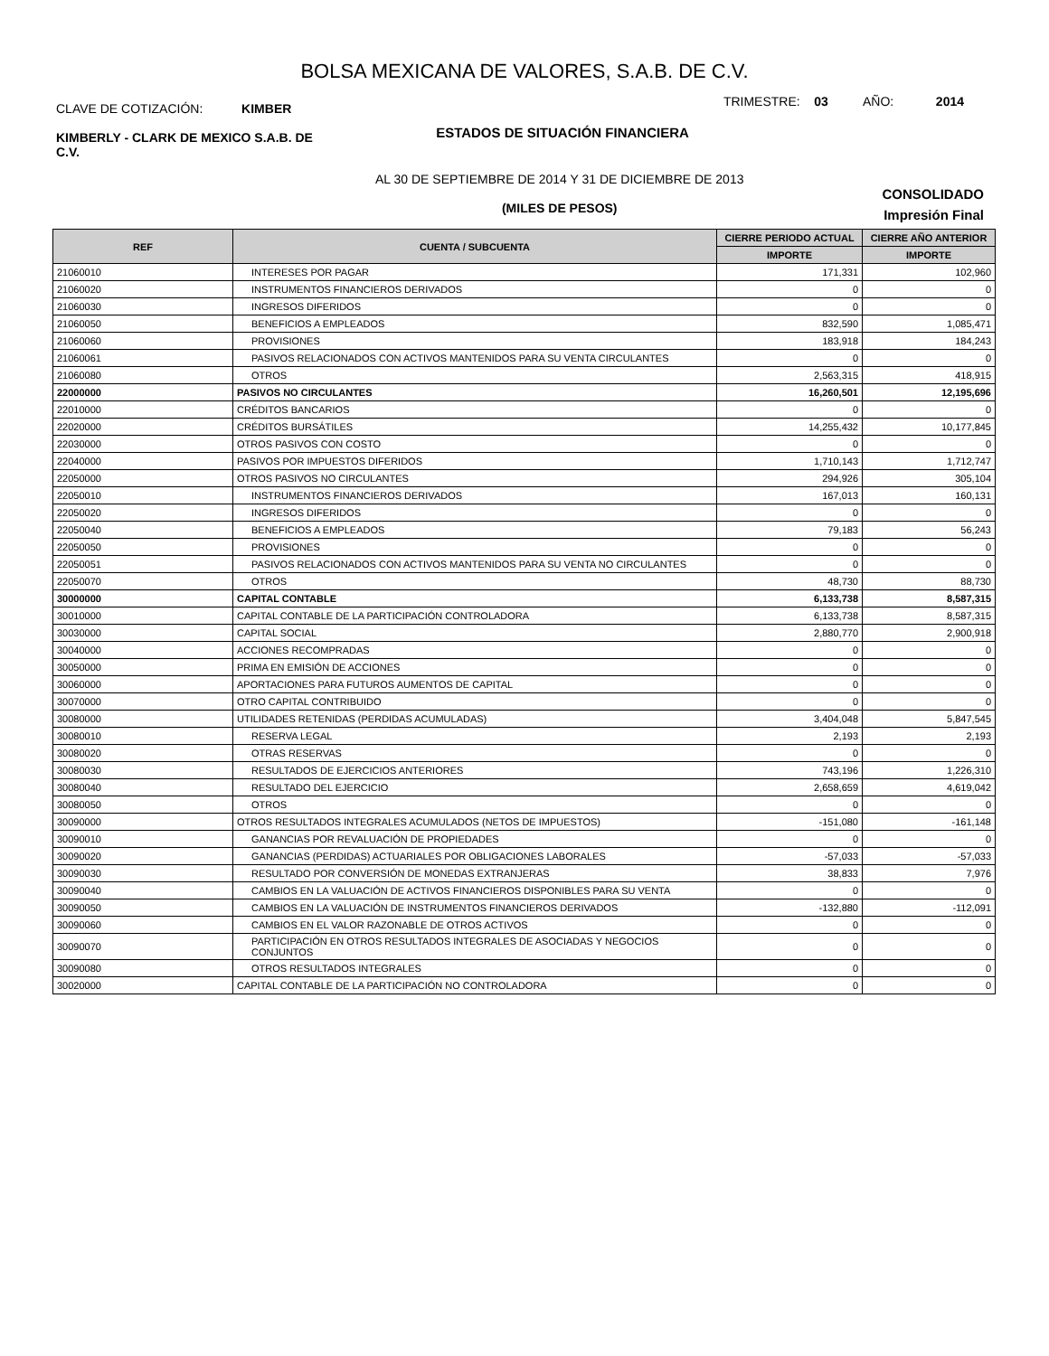BOLSA MEXICANA DE VALORES, S.A.B. DE C.V.
CLAVE DE COTIZACIÓN: KIMBER
TRIMESTRE: 03 AÑO: 2014
KIMBERLY - CLARK DE MEXICO S.A.B. DE C.V.
ESTADOS DE SITUACIÓN FINANCIERA
AL 30 DE SEPTIEMBRE DE 2014 Y 31 DE DICIEMBRE DE 2013
(MILES DE PESOS)
CONSOLIDADO
Impresión Final
| REF | CUENTA / SUBCUENTA | CIERRE PERIODO ACTUAL | CIERRE AÑO ANTERIOR |
| --- | --- | --- | --- |
| | | IMPORTE | IMPORTE |
| 21060010 | INTERESES POR PAGAR | 171,331 | 102,960 |
| 21060020 | INSTRUMENTOS FINANCIEROS DERIVADOS | 0 | 0 |
| 21060030 | INGRESOS DIFERIDOS | 0 | 0 |
| 21060050 | BENEFICIOS A EMPLEADOS | 832,590 | 1,085,471 |
| 21060060 | PROVISIONES | 183,918 | 184,243 |
| 21060061 | PASIVOS RELACIONADOS CON ACTIVOS MANTENIDOS PARA SU VENTA CIRCULANTES | 0 | 0 |
| 21060080 | OTROS | 2,563,315 | 418,915 |
| 22000000 | PASIVOS NO CIRCULANTES | 16,260,501 | 12,195,696 |
| 22010000 | CRÉDITOS BANCARIOS | 0 | 0 |
| 22020000 | CRÉDITOS BURSÁTILES | 14,255,432 | 10,177,845 |
| 22030000 | OTROS PASIVOS CON COSTO | 0 | 0 |
| 22040000 | PASIVOS POR IMPUESTOS DIFERIDOS | 1,710,143 | 1,712,747 |
| 22050000 | OTROS PASIVOS NO CIRCULANTES | 294,926 | 305,104 |
| 22050010 | INSTRUMENTOS FINANCIEROS DERIVADOS | 167,013 | 160,131 |
| 22050020 | INGRESOS DIFERIDOS | 0 | 0 |
| 22050040 | BENEFICIOS A EMPLEADOS | 79,183 | 56,243 |
| 22050050 | PROVISIONES | 0 | 0 |
| 22050051 | PASIVOS RELACIONADOS CON ACTIVOS MANTENIDOS PARA SU VENTA NO CIRCULANTES | 0 | 0 |
| 22050070 | OTROS | 48,730 | 88,730 |
| 30000000 | CAPITAL CONTABLE | 6,133,738 | 8,587,315 |
| 30010000 | CAPITAL CONTABLE DE LA PARTICIPACIÓN CONTROLADORA | 6,133,738 | 8,587,315 |
| 30030000 | CAPITAL SOCIAL | 2,880,770 | 2,900,918 |
| 30040000 | ACCIONES RECOMPRADAS | 0 | 0 |
| 30050000 | PRIMA EN EMISIÓN DE ACCIONES | 0 | 0 |
| 30060000 | APORTACIONES PARA FUTUROS AUMENTOS DE CAPITAL | 0 | 0 |
| 30070000 | OTRO CAPITAL CONTRIBUIDO | 0 | 0 |
| 30080000 | UTILIDADES RETENIDAS (PERDIDAS ACUMULADAS) | 3,404,048 | 5,847,545 |
| 30080010 | RESERVA LEGAL | 2,193 | 2,193 |
| 30080020 | OTRAS RESERVAS | 0 | 0 |
| 30080030 | RESULTADOS DE EJERCICIOS ANTERIORES | 743,196 | 1,226,310 |
| 30080040 | RESULTADO DEL EJERCICIO | 2,658,659 | 4,619,042 |
| 30080050 | OTROS | 0 | 0 |
| 30090000 | OTROS RESULTADOS INTEGRALES ACUMULADOS (NETOS DE IMPUESTOS) | -151,080 | -161,148 |
| 30090010 | GANANCIAS POR REVALUACIÓN DE PROPIEDADES | 0 | 0 |
| 30090020 | GANANCIAS (PERDIDAS) ACTUARIALES POR OBLIGACIONES LABORALES | -57,033 | -57,033 |
| 30090030 | RESULTADO POR CONVERSIÓN DE MONEDAS EXTRANJERAS | 38,833 | 7,976 |
| 30090040 | CAMBIOS EN LA VALUACIÓN DE ACTIVOS FINANCIEROS DISPONIBLES PARA SU VENTA | 0 | 0 |
| 30090050 | CAMBIOS EN LA VALUACIÓN DE INSTRUMENTOS FINANCIEROS DERIVADOS | -132,880 | -112,091 |
| 30090060 | CAMBIOS EN EL VALOR RAZONABLE DE OTROS ACTIVOS | 0 | 0 |
| 30090070 | PARTICIPACIÓN EN OTROS RESULTADOS INTEGRALES DE ASOCIADAS Y NEGOCIOS CONJUNTOS | 0 | 0 |
| 30090080 | OTROS RESULTADOS INTEGRALES | 0 | 0 |
| 30020000 | CAPITAL CONTABLE DE LA PARTICIPACIÓN NO CONTROLADORA | 0 | 0 |